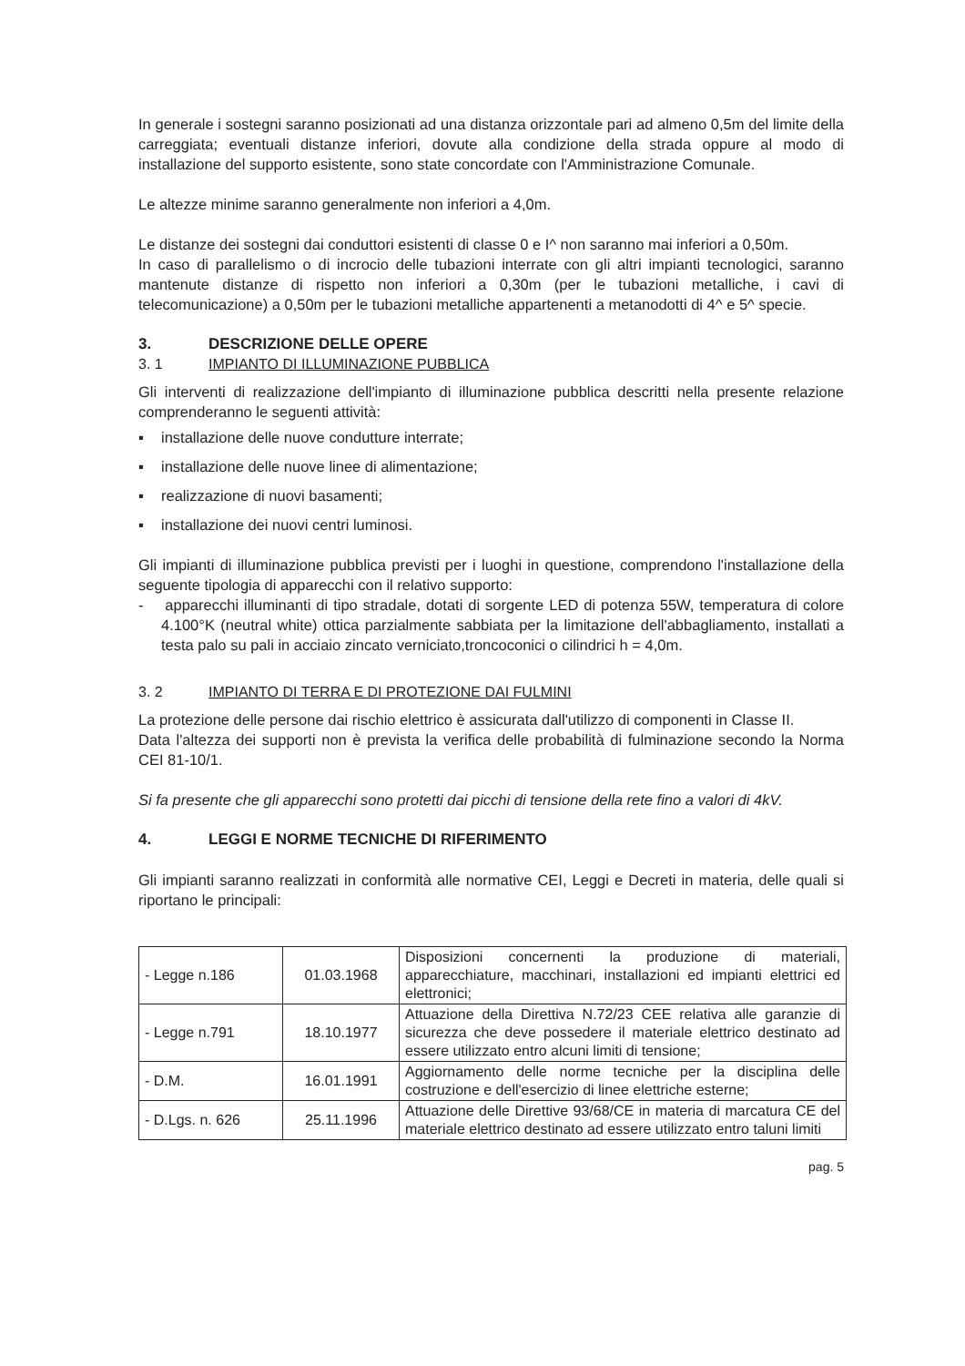In generale i sostegni saranno posizionati ad una distanza orizzontale pari ad almeno 0,5m del limite della carreggiata; eventuali distanze inferiori, dovute alla condizione della strada oppure al modo di installazione del supporto esistente, sono state concordate con l'Amministrazione Comunale.
Le altezze minime saranno generalmente non inferiori a 4,0m.
Le distanze dei sostegni dai conduttori esistenti di classe 0 e I^ non saranno mai inferiori a 0,50m.
In caso di parallelismo o di incrocio delle tubazioni interrate con gli altri impianti tecnologici, saranno mantenute distanze di rispetto non inferiori a 0,30m (per le tubazioni metalliche, i cavi di telecomunicazione) a 0,50m per le tubazioni metalliche appartenenti a metanodotti di 4^ e 5^ specie.
3. DESCRIZIONE DELLE OPERE
3. 1 IMPIANTO DI ILLUMINAZIONE PUBBLICA
Gli interventi di realizzazione dell'impianto di illuminazione pubblica descritti nella presente relazione comprenderanno le seguenti attività:
▪ installazione delle nuove condutture interrate;
▪ installazione delle nuove linee di alimentazione;
▪ realizzazione di nuovi basamenti;
▪ installazione dei nuovi centri luminosi.
Gli impianti di illuminazione pubblica previsti per i luoghi in questione, comprendono l'installazione della seguente tipologia di apparecchi con il relativo supporto:
- apparecchi illuminanti di tipo stradale, dotati di sorgente LED di potenza 55W, temperatura di colore 4.100°K (neutral white) ottica parzialmente sabbiata per la limitazione dell'abbagliamento, installati a testa palo su pali in acciaio zincato verniciato,troncoconici o cilindrici h = 4,0m.
3. 2 IMPIANTO DI TERRA E DI PROTEZIONE DAI FULMINI
La protezione delle persone dai rischio elettrico è assicurata dall'utilizzo di componenti in Classe II.
Data l'altezza dei supporti non è prevista la verifica delle probabilità di fulminazione secondo la Norma CEI 81-10/1.
Si fa presente che gli apparecchi sono protetti dai picchi di tensione della rete fino a valori di 4kV.
4. LEGGI E NORME TECNICHE DI RIFERIMENTO
Gli impianti saranno realizzati in conformità alle normative CEI, Leggi e Decreti in materia, delle quali si riportano le principali:
| - Legge n.186 | 01.03.1968 | Disposizioni concernenti la produzione di materiali, apparecchiature, macchinari, installazioni ed impianti elettrici ed elettronici; |
| - Legge n.791 | 18.10.1977 | Attuazione della Direttiva N.72/23 CEE relativa alle garanzie di sicurezza che deve possedere il materiale elettrico destinato ad essere utilizzato entro alcuni limiti di tensione; |
| - D.M. | 16.01.1991 | Aggiornamento delle norme tecniche per la disciplina delle costruzione e dell'esercizio di linee elettriche esterne; |
| - D.Lgs. n. 626 | 25.11.1996 | Attuazione delle Direttive 93/68/CE in materia di marcatura CE del materiale elettrico destinato ad essere utilizzato entro taluni limiti |
pag. 5